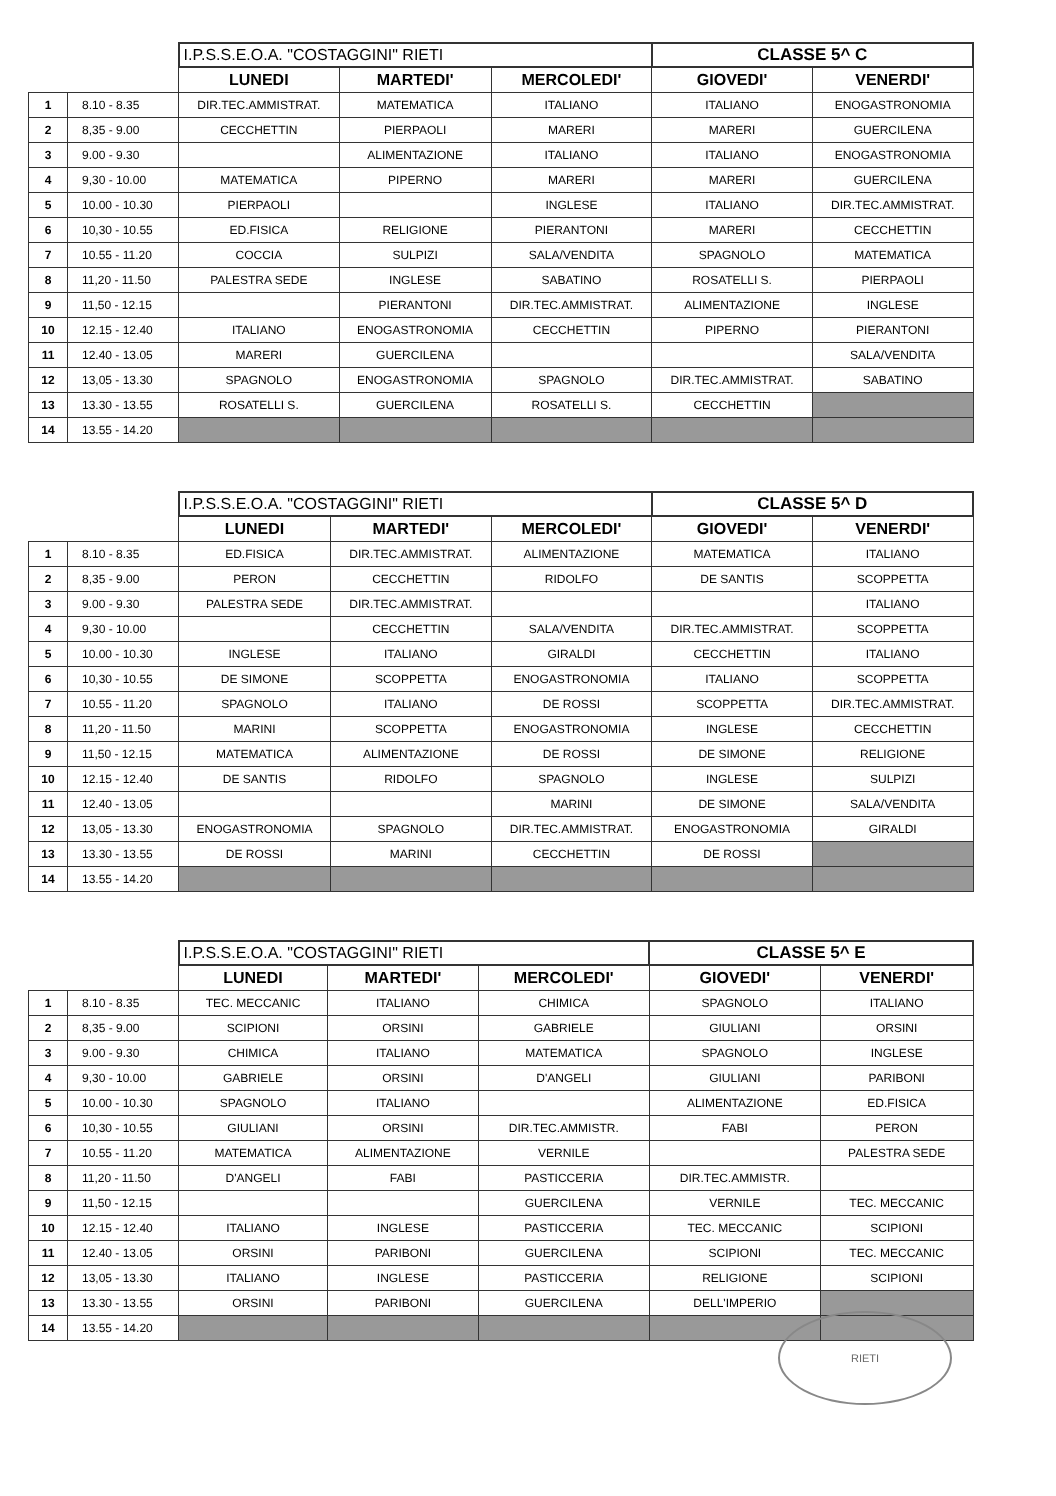| | | I.P.S.S.E.O.A. "COSTAGGINI" RIETI | | | CLASSE 5^ C | |
| | | LUNEDI | MARTEDI' | MERCOLEDI' | GIOVEDI' | VENERDI' |
| 1 | 8.10 - 8.35 | DIR.TEC.AMMISTRAT. | MATEMATICA | ITALIANO | ITALIANO | ENOGASTRONOMIA |
| 2 | 8,35 - 9.00 | CECCHETTIN | PIERPAOLI | MARERI | MARERI | GUERCILENA |
| 3 | 9.00 - 9.30 | | ALIMENTAZIONE | ITALIANO | ITALIANO | ENOGASTRONOMIA |
| 4 | 9,30 - 10.00 | MATEMATICA | PIPERNO | MARERI | MARERI | GUERCILENA |
| 5 | 10.00 - 10.30 | PIERPAOLI | | INGLESE | ITALIANO | DIR.TEC.AMMISTRAT. |
| 6 | 10,30 - 10.55 | ED.FISICA | RELIGIONE | PIERANTONI | MARERI | CECCHETTIN |
| 7 | 10.55 - 11.20 | COCCIA | SULPIZI | SALA/VENDITA | SPAGNOLO | MATEMATICA |
| 8 | 11,20 - 11.50 | PALESTRA SEDE | INGLESE | SABATINO | ROSATELLI S. | PIERPAOLI |
| 9 | 11,50 - 12.15 | | PIERANTONI | DIR.TEC.AMMISTRAT. | ALIMENTAZIONE | INGLESE |
| 10 | 12.15 - 12.40 | ITALIANO | ENOGASTRONOMIA | CECCHETTIN | PIPERNO | PIERANTONI |
| 11 | 12.40 - 13.05 | MARERI | GUERCILENA | | | SALA/VENDITA |
| 12 | 13,05 - 13.30 | SPAGNOLO | ENOGASTRONOMIA | SPAGNOLO | DIR.TEC.AMMISTRAT. | SABATINO |
| 13 | 13.30 - 13.55 | ROSATELLI S. | GUERCILENA | ROSATELLI S. | CECCHETTIN | |
| 14 | 13.55 - 14.20 | | | | | |
| | | I.P.S.S.E.O.A. "COSTAGGINI" RIETI | | | CLASSE 5^ D | |
| | | LUNEDI | MARTEDI' | MERCOLEDI' | GIOVEDI' | VENERDI' |
| 1 | 8.10 - 8.35 | ED.FISICA | DIR.TEC.AMMISTRAT. | ALIMENTAZIONE | MATEMATICA | ITALIANO |
| 2 | 8,35 - 9.00 | PERON | CECCHETTIN | RIDOLFO | DE SANTIS | SCOPPETTA |
| 3 | 9.00 - 9.30 | PALESTRA SEDE | DIR.TEC.AMMISTRAT. | | | ITALIANO |
| 4 | 9,30 - 10.00 | | CECCHETTIN | SALA/VENDITA | DIR.TEC.AMMISTRAT. | SCOPPETTA |
| 5 | 10.00 - 10.30 | INGLESE | ITALIANO | GIRALDI | CECCHETTIN | ITALIANO |
| 6 | 10,30 - 10.55 | DE SIMONE | SCOPPETTA | ENOGASTRONOMIA | ITALIANO | SCOPPETTA |
| 7 | 10.55 - 11.20 | SPAGNOLO | ITALIANO | DE ROSSI | SCOPPETTA | DIR.TEC.AMMISTRAT. |
| 8 | 11,20 - 11.50 | MARINI | SCOPPETTA | ENOGASTRONOMIA | INGLESE | CECCHETTIN |
| 9 | 11,50 - 12.15 | MATEMATICA | ALIMENTAZIONE | DE ROSSI | DE SIMONE | RELIGIONE |
| 10 | 12.15 - 12.40 | DE SANTIS | RIDOLFO | SPAGNOLO | INGLESE | SULPIZI |
| 11 | 12.40 - 13.05 | | | MARINI | DE SIMONE | SALA/VENDITA |
| 12 | 13,05 - 13.30 | ENOGASTRONOMIA | SPAGNOLO | DIR.TEC.AMMISTRAT. | ENOGASTRONOMIA | GIRALDI |
| 13 | 13.30 - 13.55 | DE ROSSI | MARINI | CECCHETTIN | DE ROSSI | |
| 14 | 13.55 - 14.20 | | | | | |
| | | I.P.S.S.E.O.A. "COSTAGGINI" RIETI | | | CLASSE 5^ E | |
| | | LUNEDI | MARTEDI' | MERCOLEDI' | GIOVEDI' | VENERDI' |
| 1 | 8.10 - 8.35 | TEC. MECCANIC | ITALIANO | CHIMICA | SPAGNOLO | ITALIANO |
| 2 | 8,35 - 9.00 | SCIPIONI | ORSINI | GABRIELE | GIULIANI | ORSINI |
| 3 | 9.00 - 9.30 | CHIMICA | ITALIANO | MATEMATICA | SPAGNOLO | INGLESE |
| 4 | 9,30 - 10.00 | GABRIELE | ORSINI | D'ANGELI | GIULIANI | PARIBONI |
| 5 | 10.00 - 10.30 | SPAGNOLO | ITALIANO | | ALIMENTAZIONE | ED.FISICA |
| 6 | 10,30 - 10.55 | GIULIANI | ORSINI | DIR.TEC.AMMISTR. | FABI | PERON |
| 7 | 10.55 - 11.20 | MATEMATICA | ALIMENTAZIONE | VERNILE | | PALESTRA SEDE |
| 8 | 11,20 - 11.50 | D'ANGELI | FABI | PASTICCERIA | DIR.TEC.AMMISTR. | |
| 9 | 11,50 - 12.15 | | | GUERCILENA | VERNILE | TEC. MECCANIC |
| 10 | 12.15 - 12.40 | ITALIANO | INGLESE | PASTICCERIA | TEC. MECCANIC | SCIPIONI |
| 11 | 12.40 - 13.05 | ORSINI | PARIBONI | GUERCILENA | SCIPIONI | TEC. MECCANIC |
| 12 | 13,05 - 13.30 | ITALIANO | INGLESE | PASTICCERIA | RELIGIONE | SCIPIONI |
| 13 | 13.30 - 13.55 | ORSINI | PARIBONI | GUERCILENA | DELL'IMPERIO | |
| 14 | 13.55 - 14.20 | | | | | |
RIETI